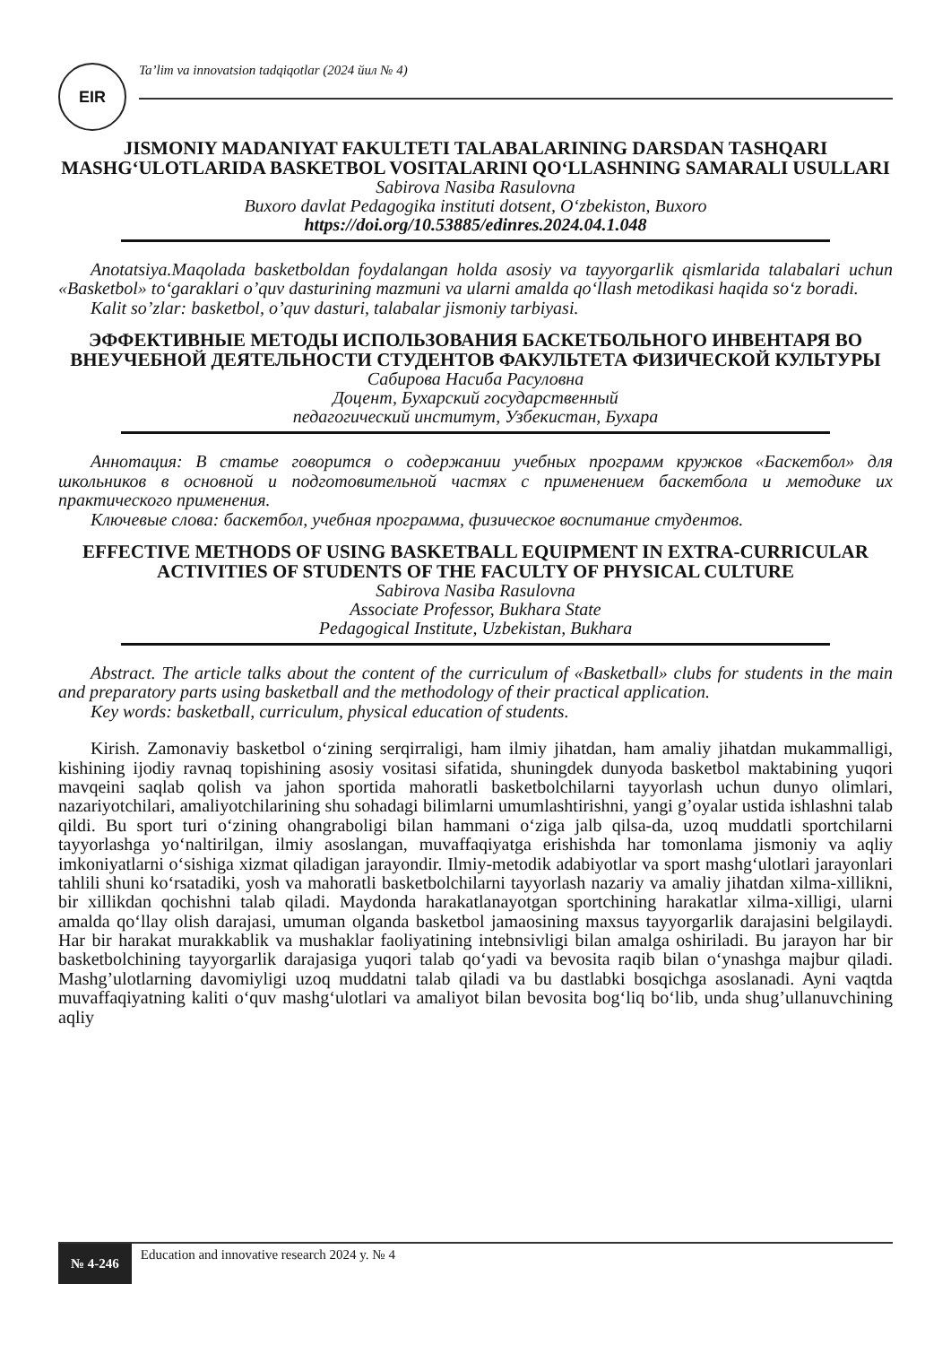EIR
Ta’lim va innovatsion tadqiqotlar (2024 йил № 4)
JISMONIY MADANIYAT FAKULTETI TALABALARINING DARSDAN TASHQARI MASHG‘ULOTLARIDA BASKETBOL VOSITALARINI QO‘LLASHNING SAMARALI USULLARI
Sabirova Nasiba Rasulovna
Buxoro davlat Pedagogika instituti dotsent, O‘zbekiston, Buxoro
https://doi.org/10.53885/edinres.2024.04.1.048
Anotatsiya.Maqolada basketboldan foydalangan holda asosiy va tayyorgarlik qismlarida talabalari uchun «Basketbol» to‘garaklari o’quv dasturining mazmuni va ularni amalda qo‘llash metodikasi haqida so‘z boradi.
Kalit so’zlar: basketbol, o’quv dasturi, talabalar jismoniy tarbiyasi.
ЭФФЕКТИВНЫЕ МЕТОДЫ ИСПОЛЬЗОВАНИЯ БАСКЕТБОЛЬНОГО ИНВЕНТАРЯ ВО ВНЕУЧЕБНОЙ ДЕЯТЕЛЬНОСТИ СТУДЕНТОВ ФАКУЛЬТЕТА ФИЗИЧЕСКОЙ КУЛЬТУРЫ
Сабирова Насиба Расуловна
Доцент, Бухарский государственный
педагогический институт, Узбекистан, Бухара
Аннотация: В статье говорится о содержании учебных программ кружков «Баскетбол» для школьников в основной и подготовительной частях с применением баскетбола и методике их практического применения.
Ключевые слова: баскетбол, учебная программа, физическое воспитание студентов.
EFFECTIVE METHODS OF USING BASKETBALL EQUIPMENT IN EXTRA-CURRICULAR ACTIVITIES OF STUDENTS OF THE FACULTY OF PHYSICAL CULTURE
Sabirova Nasiba Rasulovna
Associate Professor, Bukhara State
Pedagogical Institute, Uzbekistan, Bukhara
Abstract. The article talks about the content of the curriculum of «Basketball» clubs for students in the main and preparatory parts using basketball and the methodology of their practical application.
Key words: basketball, curriculum, physical education of students.
Kirish. Zamonaviy basketbol o‘zining serqirraligi, ham ilmiy jihatdan, ham amaliy jihatdan mukammalligi, kishining ijodiy ravnaq topishining asosiy vositasi sifatida, shuningdek dunyoda basketbol maktabining yuqori mavqeini saqlab qolish va jahon sportida mahoratli basketbolchilarni tayyorlash uchun dunyo olimlari, nazariyotchilari, amaliyotchilarining shu sohadagi bilimlarni umumlashtirishni, yangi g’oyalar ustida ishlashni talab qildi. Bu sport turi o‘zining ohangraboligi bilan hammani o‘ziga jalb qilsa-da, uzoq muddatli sportchilarni tayyorlashga yo‘naltirilgan, ilmiy asoslangan, muvaffaqiyatga erishishda har tomonlama jismoniy va aqliy imkoniyatlarni o‘sishiga xizmat qiladigan jarayondir. Ilmiy-metodik adabiyotlar va sport mashg‘ulotlari jarayonlari tahlili shuni ko‘rsatadiki, yosh va mahoratli basketbolchilarni tayyorlash nazariy va amaliy jihatdan xilma-xillikni, bir xillikdan qochishni talab qiladi. Maydonda harakatlanayotgan sportchining harakatlar xilma-xilligi, ularni amalda qo‘llay olish darajasi, umuman olganda basketbol jamaosining maxsus tayyorgarlik darajasini belgilaydi. Har bir harakat murakkablik va mushaklar faoliyatining intebnsivligi bilan amalga oshiriladi. Bu jarayon har bir basketbolchining tayyorgarlik darajasiga yuqori talab qo‘yadi va bevosita raqib bilan o‘ynashga majbur qiladi. Mashg’ulotlarning davomiyligi uzoq muddatni talab qiladi va bu dastlabki bosqichga asoslanadi. Ayni vaqtda muvaffaqiyatning kaliti o‘quv mashg‘ulotlari va amaliyot bilan bevosita bog‘liq bo‘lib, unda shug’ullanuvchining aqliy
№ 4-246
Education and innovative research 2024 y. № 4